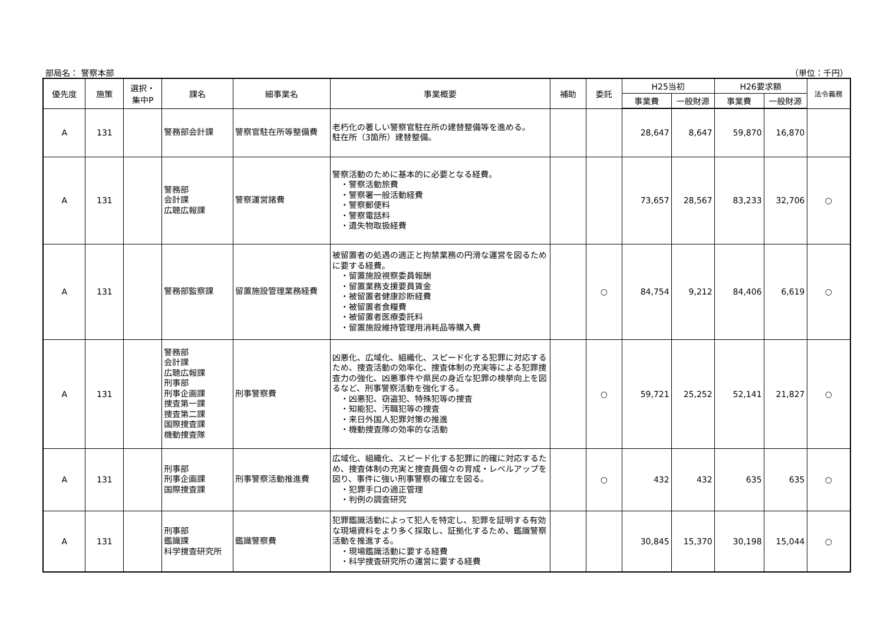部局名： 警察本部 （単位：千円）
| 優先度 | 施策 | 選択・ 集中P | 課名 | 細事業名 | 事業概要 | 補助 | 委託 | H25当初 | | H26要求額 | | 法令義務 |
| --- | --- | --- | --- | --- | --- | --- | --- | --- | --- | --- | --- | --- |
| | | | | | | | | 事業費 | 一般財源 | 事業費 | 一般財源 | |
| A | 131 | | 警務部会計課 | 警察官駐在所等整備費 | 老朽化の著しい警察官駐在所の建替整備等を進める。 駐在所（3箇所）建替整備。 | | | 28,647 | 8,647 | 59,870 | 16,870 | |
| A | 131 | | 警務部 会計課 広聴広報課 | 警察運営諸費 | 警察活動のために基本的に必要となる経費。 ・警察活動旅費 ・警察署一般活動経費 ・警察郵便料 ・警察電話料 ・遺失物取扱経費 | | | 73,657 | 28,567 | 83,233 | 32,706 | ○ |
| A | 131 | | 警務部監察課 | 留置施設管理業務経費 | 被留置者の処遇の適正と拘禁業務の円滑な運営を図るために要する経費。 ・留置施設視察委員報酬 ・留置業務支援要員賃金 ・被留置者健康診断経費 ・被留置者食糧費 ・被留置者医療委託料 ・留置施設維持管理用消耗品等購入費 | | ○ | 84,754 | 9,212 | 84,406 | 6,619 | ○ |
| A | 131 | | 警務部 会計課 広聴広報課 刑事部 刑事企画課 捜査第一課 捜査第二課 国際捜査課 機動捜査隊 | 刑事警察費 | 凶悪化、広域化、組織化、スピード化する犯罪に対応するため、捜査活動の効率化、捜査体制の充実等による犯罪捜査力の強化、凶悪事件や県民の身近な犯罪の検挙向上を図るなど、刑事警察活動を強化する。 ・凶悪犯、窃盗犯、特殊犯等の捜査 ・知能犯、汚職犯等の捜査 ・来日外国人犯罪対策の推進 ・機動捜査隊の効率的な活動 | | ○ | 59,721 | 25,252 | 52,141 | 21,827 | ○ |
| A | 131 | | 刑事部 刑事企画課 国際捜査課 | 刑事警察活動推進費 | 広域化、組織化、スピード化する犯罪に的確に対応するため、捜査体制の充実と捜査員個々の育成・レベルアップを図り、事件に強い刑事警察の確立を図る。 ・犯罪手口の適正管理 ・判例の調査研究 | | ○ | 432 | 432 | 635 | 635 | ○ |
| A | 131 | | 刑事部 鑑識課 科学捜査研究所 | 鑑識警察費 | 犯罪鑑識活動によって犯人を特定し、犯罪を証明する有効な現場資料をより多く採取し、証拠化するため、鑑識警察活動を推進する。 ・現場鑑識活動に要する経費 ・科学捜査研究所の運営に要する経費 | | | 30,845 | 15,370 | 30,198 | 15,044 | ○ |